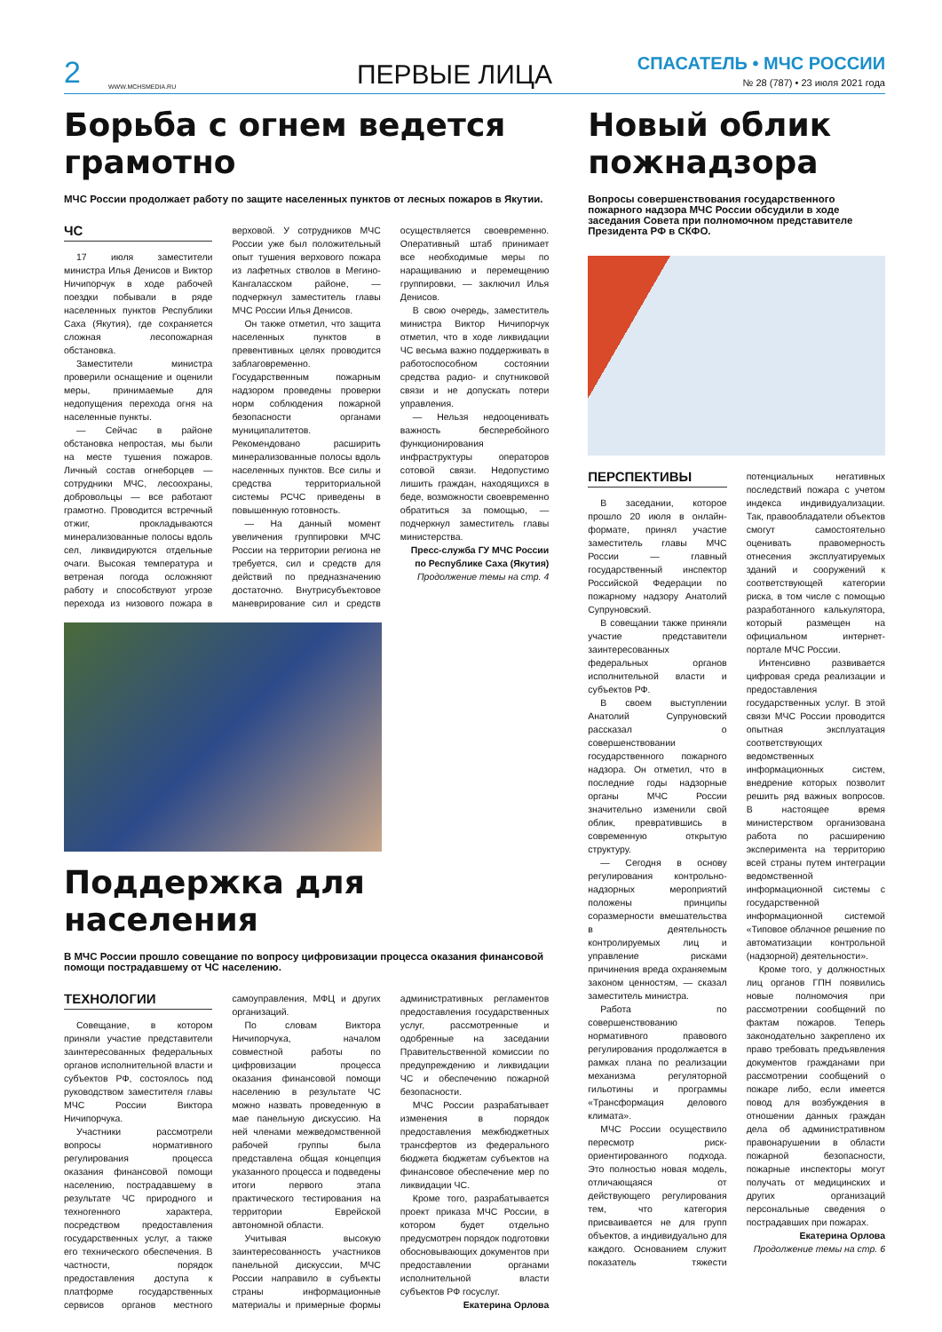2
WWW.MCHSMEDIA.RU
ПЕРВЫЕ ЛИЦА
СПАСАТЕЛЬ • МЧС РОССИИ
№ 28 (787) • 23 июля 2021 года
Борьба с огнем ведется грамотно
МЧС России продолжает работу по защите населенных пунктов от лесных пожаров в Якутии.
ЧС
17 июля заместители министра Илья Денисов и Виктор Ничипорчук в ходе рабочей поездки побывали в ряде населенных пунктов Республики Саха (Якутия), где сохраняется сложная лесопожарная обстановка.
Заместители министра проверили оснащение и оценили меры, принимаемые для недопущения перехода огня на населенные пункты.
— Сейчас в районе обстановка непростая, мы были на месте тушения пожаров. Личный состав огнеборцев — сотрудники МЧС, лесоохраны, добровольцы — все работают грамотно. Проводится встречный отжиг, прокладываются минерализованные полосы вдоль сел, ликвидируются отдельные очаги. Высокая температура и ветреная погода осложняют работу и способствуют угрозе перехода из низового пожара в верховой. У сотрудников МЧС России уже был положительный опыт тушения верхового пожара из лафетных стволов в Мегино-Кангаласском районе, — подчеркнул заместитель главы МЧС России Илья Денисов.
Он также отметил, что защита населенных пунктов в превентивных целях проводится заблаговременно. Государственным пожарным надзором проведены проверки норм соблюдения пожарной безопасности органами муниципалитетов. Рекомендовано расширить минерализованные полосы вдоль населенных пунктов. Все силы и средства территориальной системы РСЧС приведены в повышенную готовность.
— На данный момент увеличения группировки МЧС России на территории региона не требуется, сил и средств для действий по предназначению достаточно. Внутрисубъектовое маневрирование сил и средств осуществляется своевременно. Оперативный штаб принимает все необходимые меры по наращиванию и перемещению группировки, — заключил Илья Денисов.
В свою очередь, заместитель министра Виктор Ничипорчук отметил, что в ходе ликвидации ЧС весьма важно поддерживать в работоспособном состоянии средства радио- и спутниковой связи и не допускать потери управления.
— Нельзя недооценивать важность бесперебойного функционирования инфраструктуры операторов сотовой связи. Недопустимо лишить граждан, находящихся в беде, возможности своевременно обратиться за помощью, — подчеркнул заместитель главы министерства.
Пресс-служба ГУ МЧС России по Республике Саха (Якутия)
Продолжение темы на стр. 4
Поддержка для населения
В МЧС России прошло совещание по вопросу цифровизации процесса оказания финансовой помощи пострадавшему от ЧС населению.
ТЕХНОЛОГИИ
Совещание, в котором приняли участие представители заинтересованных федеральных органов исполнительной власти и субъектов РФ, состоялось под руководством заместителя главы МЧС России Виктора Ничипорчука.
Участники рассмотрели вопросы нормативного регулирования процесса оказания финансовой помощи населению, пострадавшему в результате ЧС природного и техногенного характера, посредством предоставления государственных услуг, а также его технического обеспечения. В частности, порядок предоставления доступа к платформе государственных сервисов органов местного самоуправления, МФЦ и других организаций.
По словам Виктора Ничипорчука, началом совместной работы по цифровизации процесса оказания финансовой помощи населению в результате ЧС можно назвать проведенную в мае панельную дискуссию. На ней членами межведомственной рабочей группы была представлена общая концепция указанного процесса и подведены итоги первого этапа практического тестирования на территории Еврейской автономной области.
Учитывая высокую заинтересованность участников панельной дискуссии, МЧС России направило в субъекты страны информационные материалы и примерные формы административных регламентов предоставления государственных услуг, рассмотренные и одобренные на заседании Правительственной комиссии по предупреждению и ликвидации ЧС и обеспечению пожарной безопасности.
МЧС России разрабатывает изменения в порядок предоставления межбюджетных трансфертов из федерального бюджета бюджетам субъектов на финансовое обеспечение мер по ликвидации ЧС.
Кроме того, разрабатывается проект приказа МЧС России, в котором будет отдельно предусмотрен порядок подготовки обосновывающих документов при предоставлении органами исполнительной власти субъектов РФ госуслуг.
Екатерина Орлова
Новый облик пожнадзора
Вопросы совершенствования государственного пожарного надзора МЧС России обсудили в ходе заседания Совета при полномочном представителе Президента РФ в СКФО.
ПЕРСПЕКТИВЫ
В заседании, которое прошло 20 июля в онлайн-формате, принял участие заместитель главы МЧС России — главный государственный инспектор Российской Федерации по пожарному надзору Анатолий Супруновский.
В совещании также приняли участие представители заинтересованных федеральных органов исполнительной власти и субъектов РФ.
В своем выступлении Анатолий Супруновский рассказал о совершенствовании государственного пожарного надзора. Он отметил, что в последние годы надзорные органы МЧС России значительно изменили свой облик, превратившись в современную открытую структуру.
— Сегодня в основу регулирования контрольно-надзорных мероприятий положены принципы соразмерности вмешательства в деятельность контролируемых лиц и управление рисками причинения вреда охраняемым законом ценностям, — сказал заместитель министра.
Работа по совершенствованию нормативного правового регулирования продолжается в рамках плана по реализации механизма регуляторной гильотины и программы «Трансформация делового климата».
МЧС России осуществило пересмотр риск-ориентированного подхода. Это полностью новая модель, отличающаяся от действующего регулирования тем, что категория присваивается не для групп объектов, а индивидуально для каждого. Основанием служит показатель тяжести потенциальных негативных последствий пожара с учетом индекса индивидуализации. Так, правообладатели объектов смогут самостоятельно оценивать правомерность отнесения эксплуатируемых зданий и сооружений к соответствующей категории риска, в том числе с помощью разработанного калькулятора, который размещен на официальном интернет-портале МЧС России.
Интенсивно развивается цифровая среда реализации и предоставления государственных услуг. В этой связи МЧС России проводится опытная эксплуатация соответствующих ведомственных информационных систем, внедрение которых позволит решить ряд важных вопросов. В настоящее время министерством организована работа по расширению эксперимента на территорию всей страны путем интеграции ведомственной информационной системы с государственной информационной системой «Типовое облачное решение по автоматизации контрольной (надзорной) деятельности».
Кроме того, у должностных лиц органов ГПН появились новые полномочия при рассмотрении сообщений по фактам пожаров. Теперь законодательно закреплено их право требовать предъявления документов гражданами при рассмотрении сообщений о пожаре либо, если имеется повод для возбуждения в отношении данных граждан дела об административном правонарушении в области пожарной безопасности, пожарные инспекторы могут получать от медицинских и других организаций персональные сведения о пострадавших при пожарах.
Екатерина Орлова
Продолжение темы на стр. 6